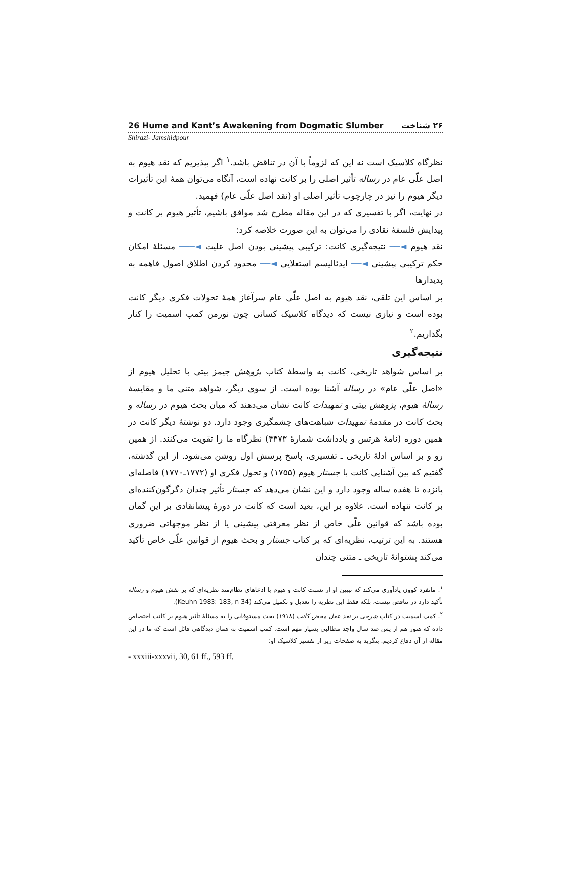26 Hume and Kant’s Awakening from Dogmatic Slumber ۲۶ شناخت
Shirazi- Jamshidpour
نظرگاه کلاسیک است نه این که لزوماً با آن در تناقض باشد.<sup>۱</sup> اگر بپذیریم که نقد هیوم به اصل علّی عام در رساله تأثیر اصلی را بر کانت نهاده است، آنگاه می‌توان همهٔ این تأثیرات دیگر هیوم را نیز در چارچوب تأثیر اصلی او (نقد اصل علّی عام) فهمید.
در نهایت، اگر با تفسیری که در این مقاله مطرح شد موافق باشیم، تأثیر هیوم بر کانت و پیدایش فلسفهٔ نقادی را می‌توان به این صورت خلاصه کرد:
نقد هیوم ◄── نتیجه‌گیری کانت: ترکیبی پیشینی بودن اصل علیت ◄─── مسئلهٔ امکان حکم ترکیبی پیشینی ◄── ایدئالیسم استعلایی ◄── محدود کردن اطلاق اصول فاهمه به پدیدارها
بر اساس این تلقی، نقد هیوم به اصل علّی عام سرآغاز همهٔ تحولات فکری دیگر کانت بوده است و نیازی نیست که دیدگاه کلاسیک کسانی چون نورمن کمپ اسمیت را کنار بگذاریم.<sup>۲</sup>
نتیجه‌گیری
بر اساس شواهد تاریخی، کانت به واسطهٔ کتاب پژوهش جیمز بیتی با تحلیل هیوم از «اصل علّی عام» در رساله آشنا بوده است. از سوی دیگر، شواهد متنی ما و مقایسهٔ رسالهٔ هیوم، پژوهش بیتی و تمهیدات کانت نشان می‌دهند که میان بحث هیوم در رساله و بحث کانت در مقدمهٔ تمهیدات شباهت‌های چشمگیری وجود دارد. دو نوشتهٔ دیگر کانت در همین دوره (نامهٔ هرتس و یادداشت شمارهٔ ۴۴۷۳) نظرگاه ما را تقویت می‌کنند. از همین رو و بر اساس ادلهٔ تاریخی ـ تفسیری، پاسخ پرسش اول روشن می‌شود. از این گذشته، گفتیم که بین آشنایی کانت با جستار هیوم (۱۷۵۵) و تحول فکری او (۱۷۷۲ـ۱۷۷۰) فاصله‌ای پانزده تا هفده ساله وجود دارد و این نشان می‌دهد که جستار تأثیر چندان دگرگون‌کننده‌ای بر کانت ننهاده است. علاوه بر این، بعید است که کانت در دورهٔ پیشانقادی بر این گمان بوده باشد که قوانین علّی خاص از نظر معرفتی پیشینی یا از نظر موجهاتی ضروری هستند. به این ترتیب، نظریه‌ای که بر کتاب جستار و بحث هیوم از قوانین علّی خاص تأکید می‌کند پشتوانهٔ تاریخی ـ متنی چندان
<sup>۱</sup>. مانفرد کوون یادآوری می‌کند که تبیین او از نسبت کانت و هیوم با ادعاهای نظام‌مند نظریه‌ای که بر نقش هیوم و رساله تأکید دارد در تناقض نیست، بلکه فقط این نظریه را تعدیل و تکمیل می‌کند (Keuhn 1983: 183, n 34).
<sup>۲</sup>. کمپ اسمیت در کتاب شرحی بر نقد عقل محض کانت (۱۹۱۸) بحث مستوفایی را به مسئلهٔ تأثیر هیوم بر کانت اختصاص داده که هنوز هم از پس صد سال واجد مطالبی بسیار مهم است. کمپ اسمیت به همان دیدگاهی قائل است که ما در این مقاله از آن دفاع کردیم. بنگرید به صفحات زیر از تفسیر کلاسیک او:
- xxxiii-xxxvii, 30, 61 ff., 593 ff.